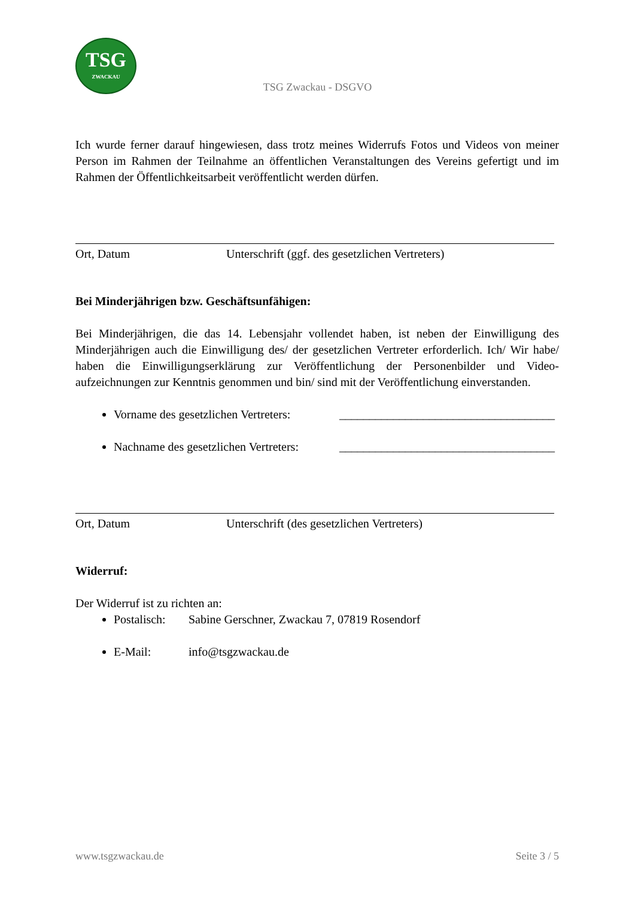TSG
ZWACKAU
TSG Zwackau - DSGVO
Ich wurde ferner darauf hingewiesen, dass trotz meines Widerrufs Fotos und Videos von meiner Person im Rahmen der Teilnahme an öffentlichen Veranstaltungen des Vereins gefertigt und im Rahmen der Öffentlichkeitsarbeit veröffentlicht werden dürfen.
Ort, Datum Unterschrift (ggf. des gesetzlichen Vertreters)
Bei Minderjährigen bzw. Geschäftsunfähigen:
Bei Minderjährigen, die das 14. Lebensjahr vollendet haben, ist neben der Einwilligung des Minderjährigen auch die Einwilligung des/ der gesetzlichen Vertreter erforderlich. Ich/ Wir habe/ haben die Einwilligungserklärung zur Veröffentlichung der Personenbilder und Video-aufzeichnungen zur Kenntnis genommen und bin/ sind mit der Veröffentlichung einverstanden.
Vorname des gesetzlichen Vertreters: ____________________________________
Nachname des gesetzlichen Vertreters: ____________________________________
Ort, Datum Unterschrift (des gesetzlichen Vertreters)
Widerruf:
Der Widerruf ist zu richten an:
Postalisch: Sabine Gerschner, Zwackau 7, 07819 Rosendorf
E-Mail: info@tsgzwackau.de
www.tsgzwackau.de Seite 3 / 5